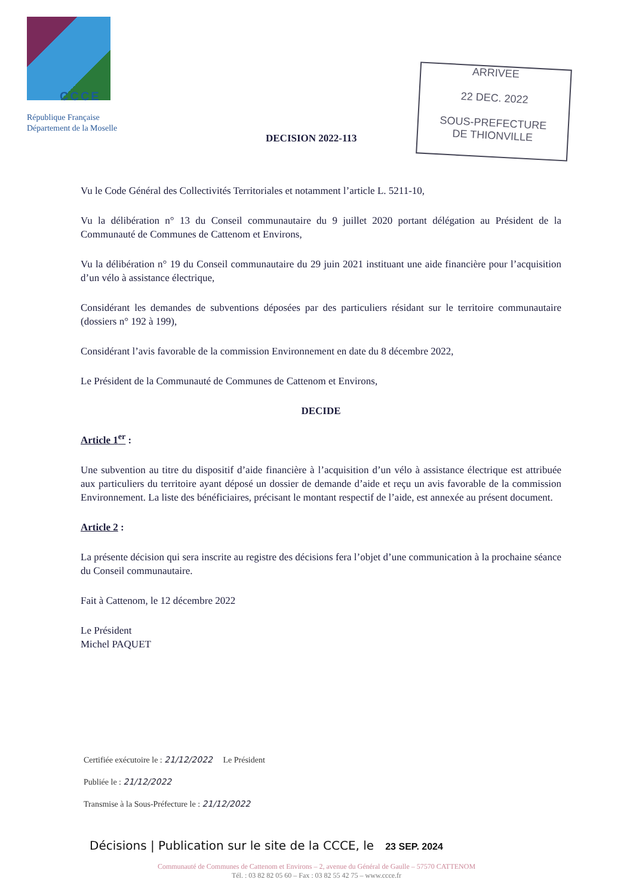CCCE
République Française
Département de la Moselle
ARRIVEE
22 DEC. 2022
SOUS-PREFECTURE
DE THIONVILLE
DECISION 2022-113
Vu le Code Général des Collectivités Territoriales et notamment l’article L. 5211-10,
Vu la délibération n° 13 du Conseil communautaire du 9 juillet 2020 portant délégation au Président de la Communauté de Communes de Cattenom et Environs,
Vu la délibération n° 19 du Conseil communautaire du 29 juin 2021 instituant une aide financière pour l’acquisition d’un vélo à assistance électrique,
Considérant les demandes de subventions déposées par des particuliers résidant sur le territoire communautaire (dossiers n° 192 à 199),
Considérant l’avis favorable de la commission Environnement en date du 8 décembre 2022,
Le Président de la Communauté de Communes de Cattenom et Environs,
DECIDE
Article 1<sup>er</sup> :
Une subvention au titre du dispositif d’aide financière à l’acquisition d’un vélo à assistance électrique est attribuée aux particuliers du territoire ayant déposé un dossier de demande d’aide et reçu un avis favorable de la commission Environnement. La liste des bénéficiaires, précisant le montant respectif de l’aide, est annexée au présent document.
Article 2 :
La présente décision qui sera inscrite au registre des décisions fera l’objet d’une communication à la prochaine séance du Conseil communautaire.
Fait à Cattenom, le 12 décembre 2022
Le Président
Michel PAQUET
Certifiée exécutoire le : 21/12/2022 Le Président
Publiée le : 21/12/2022
Transmise à la Sous-Préfecture le : 21/12/2022
Décisions | Publication sur le site de la CCCE, le 23 SEP. 2024
Communauté de Communes de Cattenom et Environs – 2, avenue du Général de Gaulle – 57570 CATTENOM
Tél. : 03 82 82 05 60 – Fax : 03 82 55 42 75 – www.ccce.fr